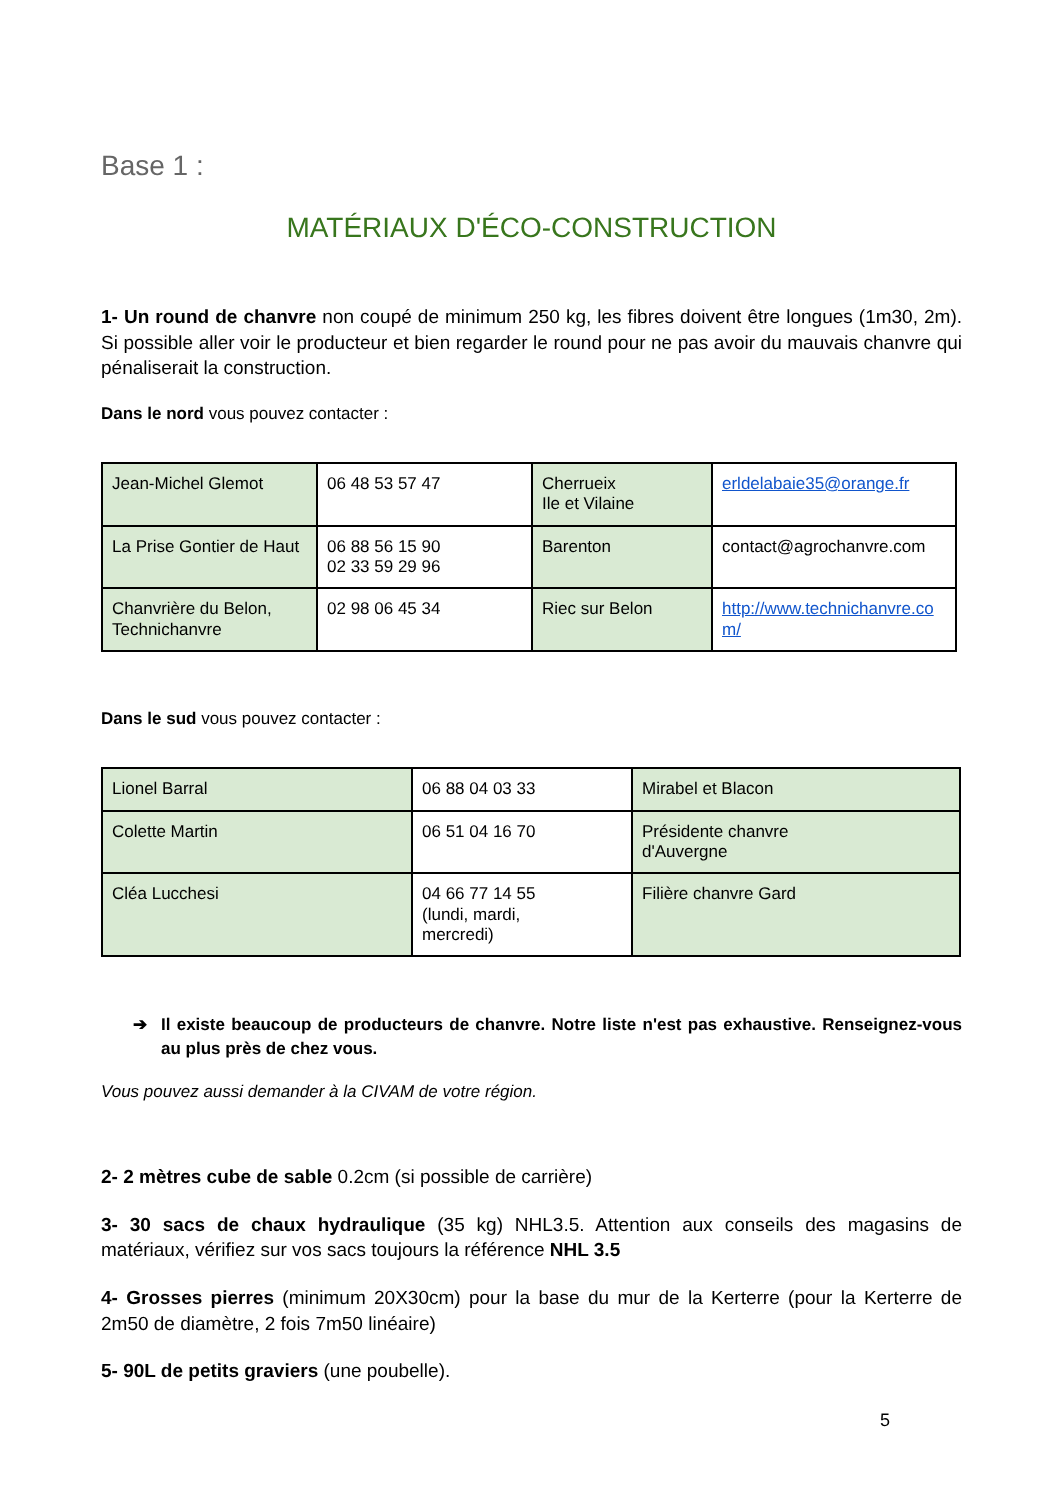Base 1 :
MATÉRIAUX D'ÉCO-CONSTRUCTION
1- Un round de chanvre non coupé de minimum 250 kg, les fibres doivent être longues (1m30, 2m). Si possible aller voir le producteur et bien regarder le round pour ne pas avoir du mauvais chanvre qui pénaliserait la construction.
Dans le nord vous pouvez contacter :
| Jean-Michel Glemot | 06 48 53 57 47 | Cherrueix Ile et Vilaine | erldelabaie35@orange.fr |
| La Prise Gontier de Haut | 06 88 56 15 90 02 33 59 29 96 | Barenton | contact@agrochanvre.com |
| Chanvrière du Belon, Technichanvre | 02 98 06 45 34 | Riec sur Belon | http://www.technichanvre.co m/ |
Dans le sud vous pouvez contacter :
| Lionel Barral | 06 88 04 03 33 | Mirabel et Blacon |
| Colette Martin | 06 51 04 16 70 | Présidente chanvre d'Auvergne |
| Cléa Lucchesi | 04 66 77 14 55 (lundi, mardi, mercredi) | Filière chanvre Gard |
➔ Il existe beaucoup de producteurs de chanvre. Notre liste n'est pas exhaustive. Renseignez-vous au plus près de chez vous.
Vous pouvez aussi demander à la CIVAM de votre région.
2- 2 mètres cube de sable 0.2cm (si possible de carrière)
3- 30 sacs de chaux hydraulique (35 kg) NHL3.5. Attention aux conseils des magasins de matériaux, vérifiez sur vos sacs toujours la référence NHL 3.5
4- Grosses pierres (minimum 20X30cm) pour la base du mur de la Kerterre (pour la Kerterre de 2m50 de diamètre, 2 fois 7m50 linéaire)
5- 90L de petits graviers (une poubelle).
5